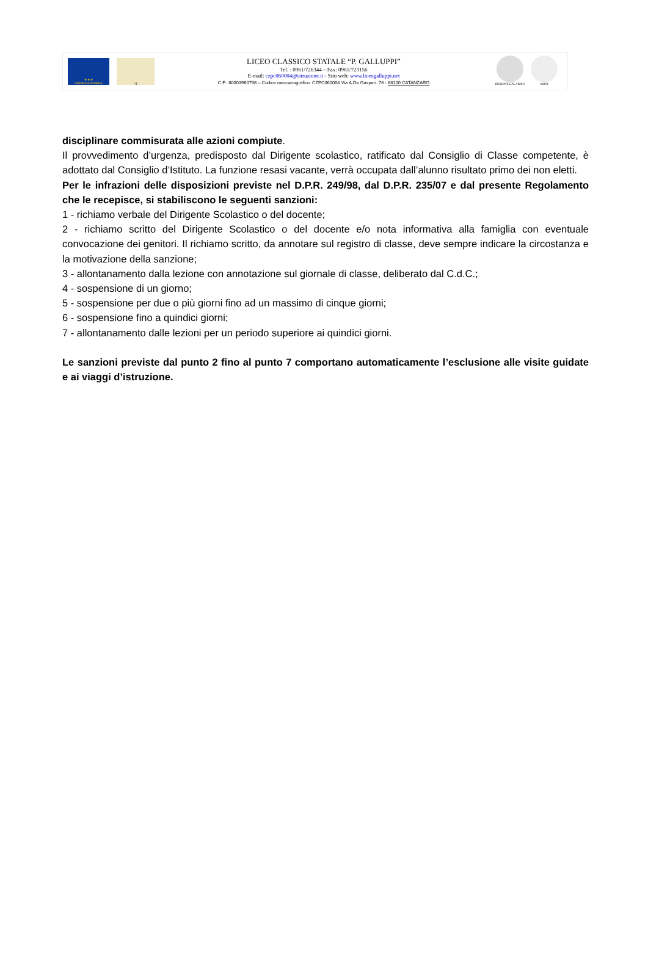★ ★ ★
UNIONE EUROPEA
l g
LICEO CLASSICO STATALE “P. GALLUPPI”
Tel. : 0961/726344 – Fax: 0961/723156
E-mail: czpc060004@istruzione.it - Sito web: www.liceogalluppi.net
C.F.: 80003960798 – Codice meccanografico: CZPC060004 Via A.De Gasperi. 76 - 88100 CATANZARO
REGIONE CALABRIA MIUR
disciplinare commisurata alle azioni compiute.
Il provvedimento d’urgenza, predisposto dal Dirigente scolastico, ratificato dal Consiglio di Classe competente, è adottato dal Consiglio d’Istituto. La funzione resasi vacante, verrà occupata dall’alunno risultato primo dei non eletti.
Per le infrazioni delle disposizioni previste nel D.P.R. 249/98, dal D.P.R. 235/07 e dal presente Regolamento che le recepisce, si stabiliscono le seguenti sanzioni:
1 - richiamo verbale del Dirigente Scolastico o del docente;
2 - richiamo scritto del Dirigente Scolastico o del docente e/o nota informativa alla famiglia con eventuale convocazione dei genitori. Il richiamo scritto, da annotare sul registro di classe, deve sempre indicare la circostanza e la motivazione della sanzione;
3 - allontanamento dalla lezione con annotazione sul giornale di classe, deliberato dal C.d.C.;
4 - sospensione di un giorno;
5 - sospensione per due o più giorni fino ad un massimo di cinque giorni;
6 - sospensione fino a quindici giorni;
7 - allontanamento dalle lezioni per un periodo superiore ai quindici giorni.
Le sanzioni previste dal punto 2 fino al punto 7 comportano automaticamente l’esclusione alle visite guidate e ai viaggi d’istruzione.